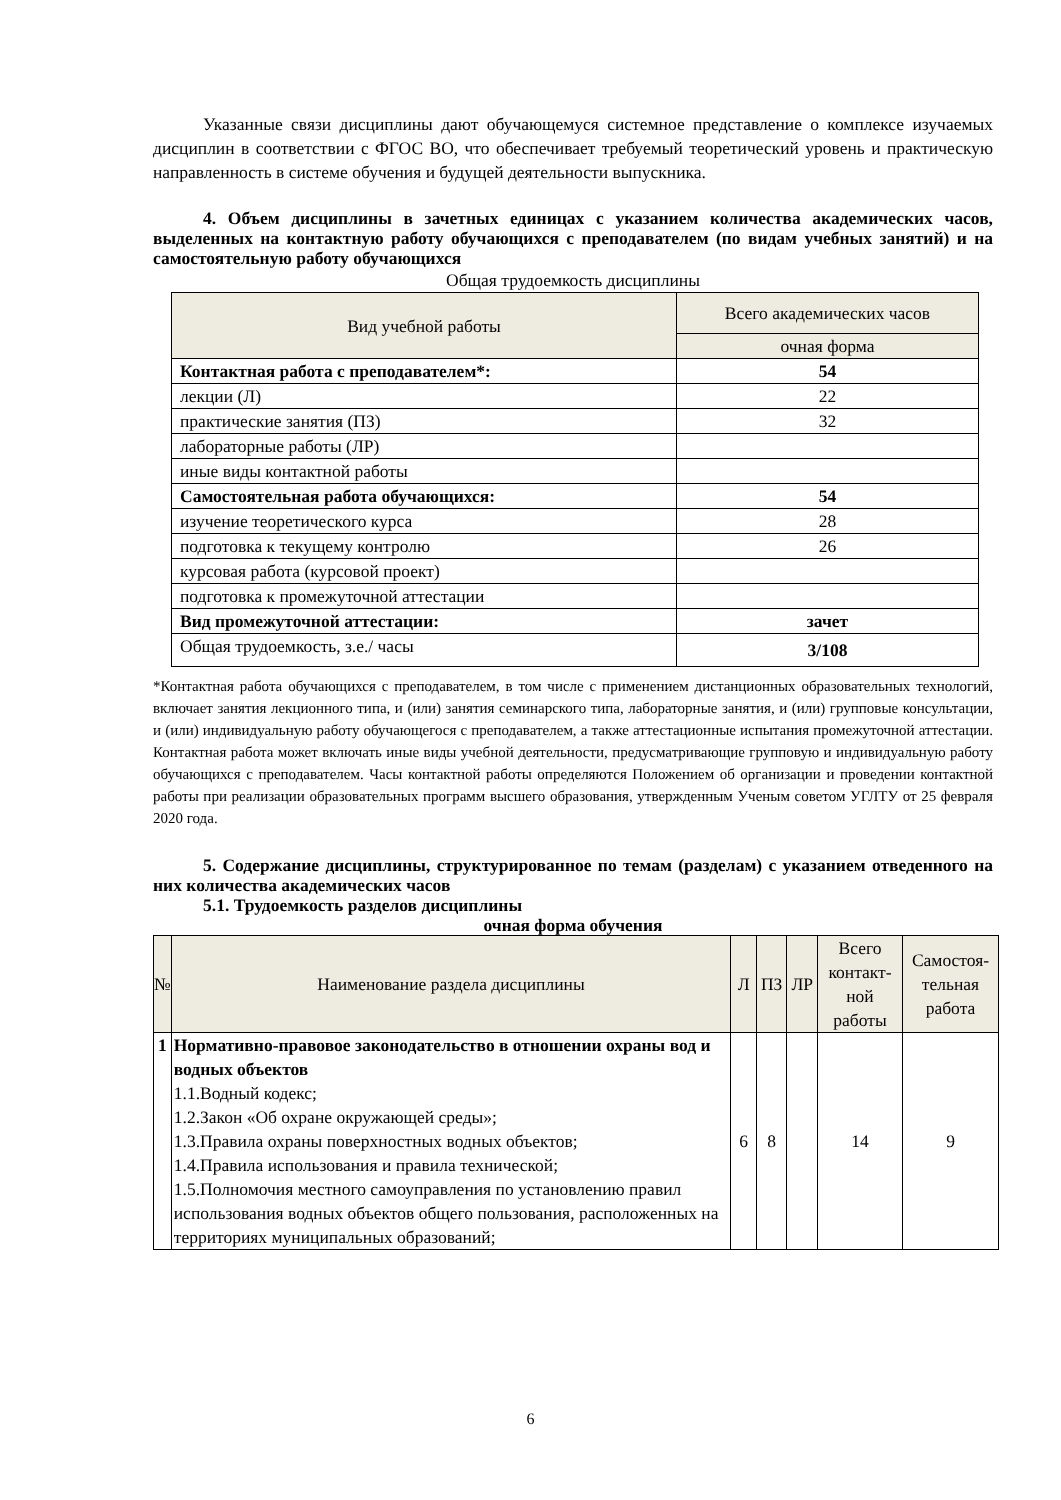Указанные связи дисциплины дают обучающемуся системное представление о комплексе изучаемых дисциплин в соответствии с ФГОС ВО, что обеспечивает требуемый теоретический уровень и практическую направленность в системе обучения и будущей деятельности выпускника.
4. Объем дисциплины в зачетных единицах с указанием количества академических часов, выделенных на контактную работу обучающихся с преподавателем (по видам учебных занятий) и на самостоятельную работу обучающихся
Общая трудоемкость дисциплины
| Вид учебной работы | Всего академических часов |
| --- | --- |
| | очная форма |
| Контактная работа с преподавателем*: | 54 |
| лекции (Л) | 22 |
| практические занятия (ПЗ) | 32 |
| лабораторные работы (ЛР) | |
| иные виды контактной работы | |
| Самостоятельная работа обучающихся: | 54 |
| изучение теоретического курса | 28 |
| подготовка к текущему контролю | 26 |
| курсовая работа (курсовой проект) | |
| подготовка к промежуточной аттестации | |
| Вид промежуточной аттестации: | зачет |
| Общая трудоемкость, з.е./ часы | 3/108 |
*Контактная работа обучающихся с преподавателем, в том числе с применением дистанционных образовательных технологий, включает занятия лекционного типа, и (или) занятия семинарского типа, лабораторные занятия, и (или) групповые консультации, и (или) индивидуальную работу обучающегося с преподавателем, а также аттестационные испытания промежуточной аттестации. Контактная работа может включать иные виды учебной деятельности, предусматривающие групповую и индивидуальную работу обучающихся с преподавателем. Часы контактной работы определяются Положением об организации и проведении контактной работы при реализации образовательных программ высшего образования, утвержденным Ученым советом УГЛТУ от 25 февраля 2020 года.
5. Содержание дисциплины, структурированное по темам (разделам) с указанием отведенного на них количества академических часов
5.1. Трудоемкость разделов дисциплины
очная форма обучения
| № | Наименование раздела дисциплины | Л | ПЗ | ЛР | Всего контакт­ной работы | Самостоя­тельная работа |
| --- | --- | --- | --- | --- | --- | --- |
| 1 | Нормативно-правовое законодательство в отношении охраны вод и водных объектов 1.1.Водный кодекс; 1.2.Закон «Об охране окружающей среды»; 1.3.Правила охраны поверхностных водных объектов; 1.4.Правила использования и правила технической; 1.5.Полномочия местного самоуправления по установлению правил использования водных объектов общего пользования, расположенных на территориях муниципальных образований; | 6 | 8 | | 14 | 9 |
6